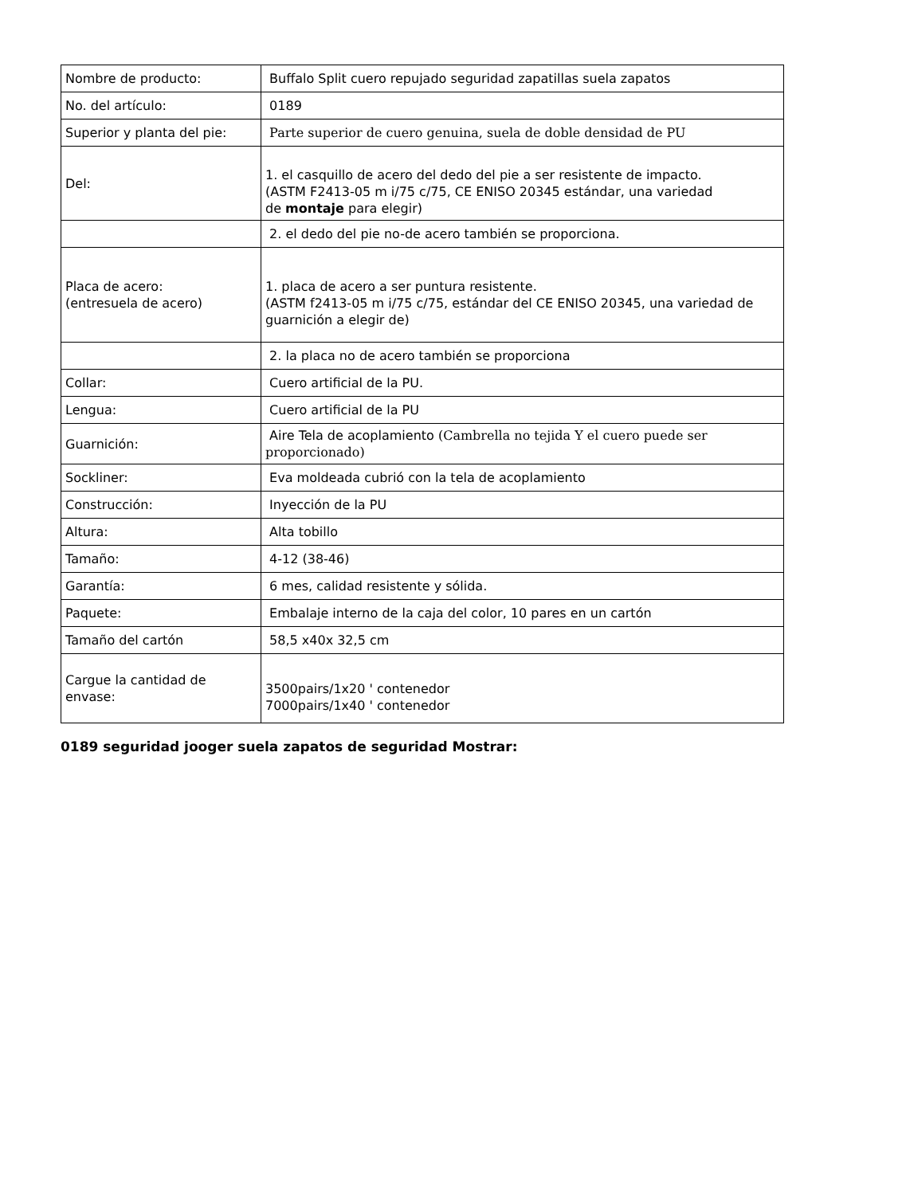| Nombre de producto: | Buffalo Split cuero repujado seguridad zapatillas suela zapatos |
| No. del artículo: | 0189 |
| Superior y planta del pie: | Parte superior de cuero genuina, suela de doble densidad de PU |
| Del: | 1. el casquillo de acero del dedo del pie a ser resistente de impacto. (ASTM F2413-05 m i/75 c/75, CE ENISO 20345 estándar, una variedad de montaje para elegir) |
| | 2. el dedo del pie no-de acero también se proporciona. |
| Placa de acero: (entresuela de acero) | 1. placa de acero a ser puntura resistente. (ASTM f2413-05 m i/75 c/75, estándar del CE ENISO 20345, una variedad de guarnición a elegir de) |
| | 2. la placa no de acero también se proporciona |
| Collar: | Cuero artificial de la PU. |
| Lengua: | Cuero artificial de la PU |
| Guarnición: | Aire Tela de acoplamiento (Cambrella no tejida Y el cuero puede ser proporcionado) |
| Sockliner: | Eva moldeada cubrió con la tela de acoplamiento |
| Construcción: | Inyección de la PU |
| Altura: | Alta tobillo |
| Tamaño: | 4-12 (38-46) |
| Garantía: | 6 mes, calidad resistente y sólida. |
| Paquete: | Embalaje interno de la caja del color, 10 pares en un cartón |
| Tamaño del cartón | 58,5 x40x 32,5 cm |
| Cargue la cantidad de envase: | 3500pairs/1x20 ' contenedor 7000pairs/1x40 ' contenedor |
0189 seguridad jooger suela zapatos de seguridad Mostrar: